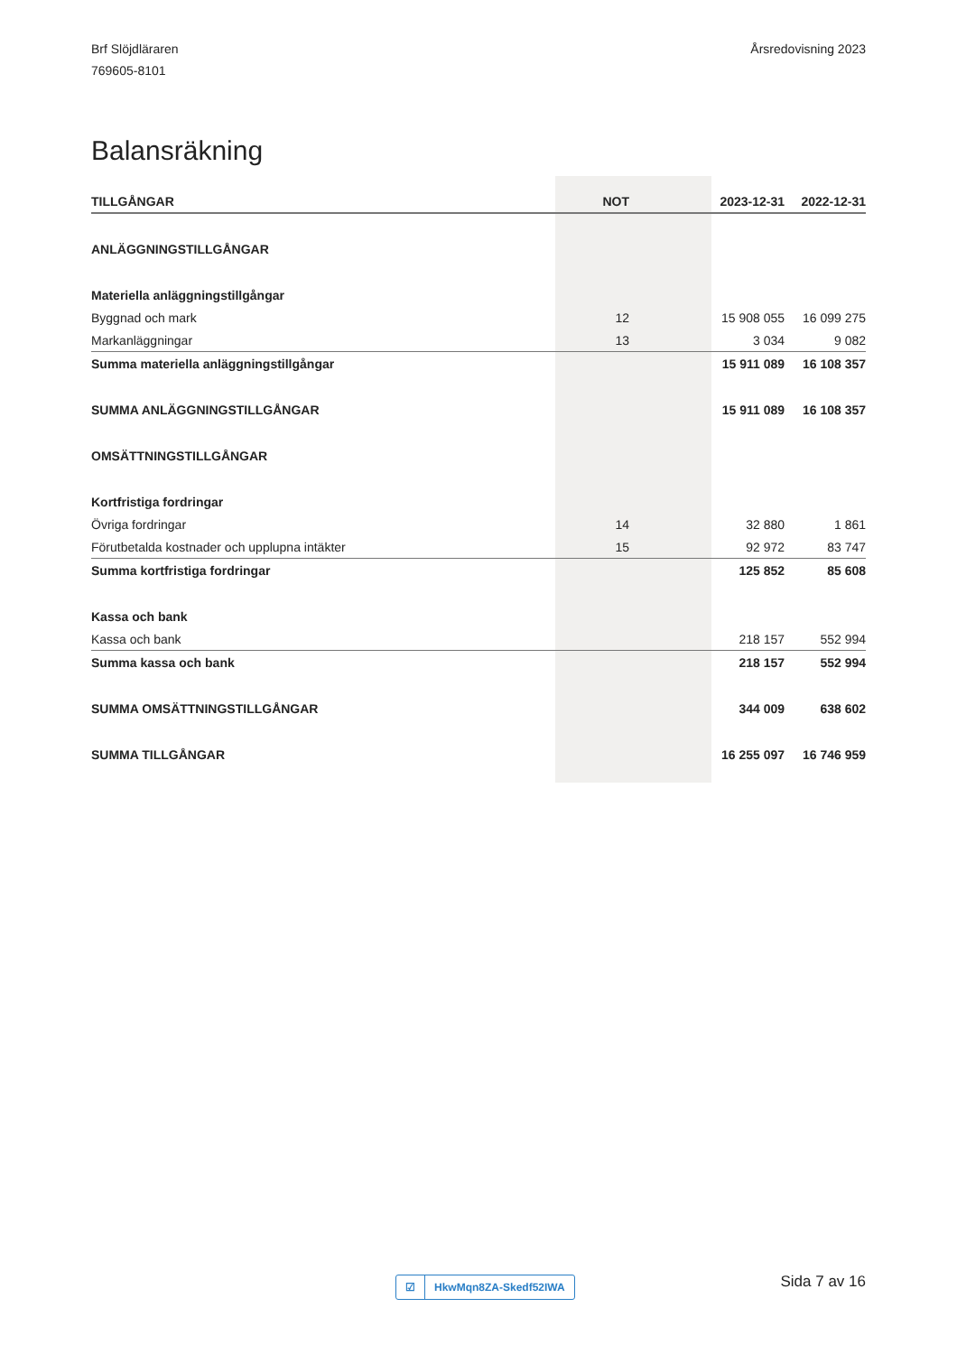Brf Slöjdläraren
769605-8101
Årsredovisning 2023
Balansräkning
| TILLGÅNGAR | NOT | 2023-12-31 | 2022-12-31 |
| --- | --- | --- | --- |
| ANLÄGGNINGSTILLGÅNGAR | | | |
| Materiella anläggningstillgångar | | | |
| Byggnad och mark | 12 | 15 908 055 | 16 099 275 |
| Markanläggningar | 13 | 3 034 | 9 082 |
| Summa materiella anläggningstillgångar | | 15 911 089 | 16 108 357 |
| SUMMA ANLÄGGNINGSTILLGÅNGAR | | 15 911 089 | 16 108 357 |
| OMSÄTTNINGSTILLGÅNGAR | | | |
| Kortfristiga fordringar | | | |
| Övriga fordringar | 14 | 32 880 | 1 861 |
| Förutbetalda kostnader och upplupna intäkter | 15 | 92 972 | 83 747 |
| Summa kortfristiga fordringar | | 125 852 | 85 608 |
| Kassa och bank | | | |
| Kassa och bank | | 218 157 | 552 994 |
| Summa kassa och bank | | 218 157 | 552 994 |
| SUMMA OMSÄTTNINGSTILLGÅNGAR | | 344 009 | 638 602 |
| SUMMA TILLGÅNGAR | | 16 255 097 | 16 746 959 |
☑ HkwMqn8ZA-Skedf52IWA Sida 7 av 16